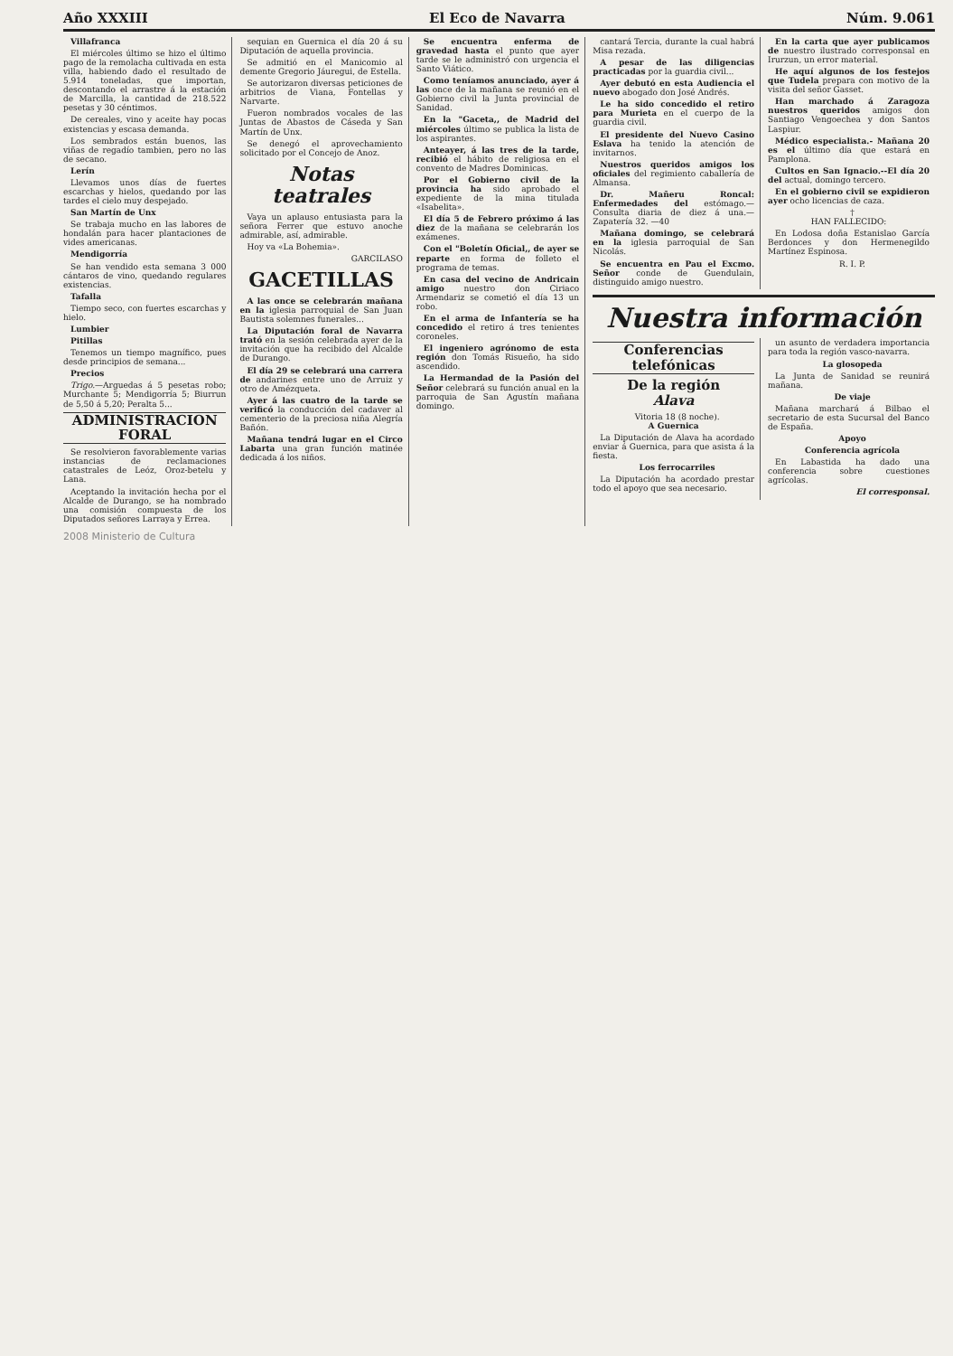Año XXXIII El Eco de Navarra Núm. 9.061
Villafranca
El miércoles último se hizo el último pago de la remolacha cultivada en esta villa, habiendo dado el resultado de 5.914 toneladas, que importan, descontando el arrastre á la estación de Marcilla, la cantidad de 218.522 pesetas y 30 céntimos.
De cereales, vino y aceite hay pocas existencias y escasa demanda.
Los sembrados están buenos, las viñas de regadío tambien, pero no las de secano.
Lerín
Llevamos unos días de fuertes escarchas y hielos, quedando por las tardes el cielo muy despejado.
San Martín de Unx
Se trabaja mucho en las labores de hondalán para hacer plantaciones de vides americanas.
Mendigorría
Se han vendido esta semana 3 000 cántaros de vino, quedando regulares existencias.
Tafalla
Tiempo seco, con fuertes escarchas y hielo.
Lumbier
Pitillas
Tenemos un tiempo magnífico, pues desde principios de semana...
Precios
Trigo.—Arguedas á 5 pesetas robo; Murchante 5; Mendigorría 5; Biurrun de 5,50 á 5,20; Peralta 5...
ADMINISTRACION FORAL
Se resolvieron favorablemente varias instancias de reclamaciones catastrales de Leóz, Oroz-betelu y Lana.
Aceptando la invitación hecha por el Alcalde de Durango, se ha nombrado una comisión compuesta de los Diputados señores Larraya y Errea.
sequian en Guernica el día 20 á su Diputación de aquella provincia.
Se admitió en el Manicomio al demente Gregorio Jáuregui, de Estella.
Se autorizaron diversas peticiones de arbitrios de Viana, Fontellas y Narvarte.
Fueron nombrados vocales de las Juntas de Abastos de Cáseda y San Martín de Unx.
Se denegó el aprovechamiento solicitado por el Concejo de Anoz.
Notas teatrales
Vaya un aplauso entusiasta para la señora Ferrer que estuvo anoche admirable, así, admirable.
Hoy va «La Bohemia».
GARCILASO
GACETILLAS
A las once se celebrarán mañana en la iglesia parroquial de San Juan Bautista solemnes funerales...
La Diputación foral de Navarra trató en la sesión celebrada ayer de la invitación que ha recibido del Alcalde de Durango.
El día 29 se celebrará una carrera de andarines entre uno de Arruiz y otro de Amézqueta.
Ayer á las cuatro de la tarde se verificó la conducción del cadaver al cementerio de la preciosa niña Alegría Bañón.
Mañana tendrá lugar en el Circo Labarta una gran función matinée dedicada á los niños.
Se encuentra enferma de gravedad hasta el punto que ayer tarde se le administró con urgencia el Santo Viático.
Como teníamos anunciado, ayer á las once de la mañana se reunió en el Gobierno civil la Junta provincial de Sanidad.
En la "Gaceta,, de Madrid del miércoles último se publica la lista de los aspirantes.
Anteayer, á las tres de la tarde, recibió el hábito de religiosa en el convento de Madres Dominicas.
Por el Gobierno civil de la provincia ha sido aprobado el expediente de la mina titulada «Isabelita».
El día 5 de Febrero próximo á las diez de la mañana se celebrarán los exámenes.
Con el "Boletín Oficial,, de ayer se reparte en forma de folleto el programa de temas.
En casa del vecino de Andricain amigo nuestro don Ciriaco Armendariz se cometió el día 13 un robo.
En el arma de Infantería se ha concedido el retiro á tres tenientes coroneles.
El ingeniero agrónomo de esta región don Tomás Risueño, ha sido ascendido.
La Hermandad de la Pasión del Señor celebrará su función anual en la parroquia de San Agustín mañana domingo.
cantará Tercia, durante la cual habrá Misa rezada.
A pesar de las diligencias practicadas por la guardia civil...
Ayer debutó en esta Audiencia el nuevo abogado don José Andrés.
Le ha sido concedido el retiro para Murieta en el cuerpo de la guardia civil.
El presidente del Nuevo Casino Eslava ha tenido la atención de invitarnos.
Nuestros queridos amigos los oficiales del regimiento caballería de Almansa.
Dr. Mañeru Roncal: Enfermedades del estómago.—Consulta diaria de diez á una.—Zapatería 32. —40
Mañana domingo, se celebrará en la iglesia parroquial de San Nicolás.
Se encuentra en Pau el Excmo. Señor conde de Guendulain, distinguido amigo nuestro.
En la carta que ayer publicamos de nuestro ilustrado corresponsal en Irurzun, un error material.
He aquí algunos de los festejos que Tudela prepara con motivo de la visita del señor Gasset.
Han marchado á Zaragoza nuestros queridos amigos don Santiago Vengoechea y don Santos Laspiur.
Médico especialista.- Mañana 20 es el último día que estará en Pamplona.
Cultos en San Ignacio.--El día 20 del actual, domingo tercero.
En el gobierno civil se expidieron ayer ocho licencias de caza.
†
HAN FALLECIDO:
En Lodosa doña Estanislao García Berdonces y don Hermenegildo Martínez Espinosa.
R. I. P.
Nuestra información
Conferencias telefónicas
De la región
Alava
Vitoria 18 (8 noche).
A Guernica
La Diputación de Alava ha acordado enviar á Guernica, para que asista á la fiesta.
Los ferrocarriles
La Diputación ha acordado prestar todo el apoyo que sea necesario.
un asunto de verdadera importancia para toda la región vasco-navarra.
La glosopeda
La Junta de Sanidad se reunirá mañana.
De viaje
Mañana marchará á Bilbao el secretario de esta Sucursal del Banco de España.
Apoyo
Conferencia agrícola
En Labastida ha dado una conferencia sobre cuestiones agrícolas.
El corresponsal.
2008 Ministerio de Cultura